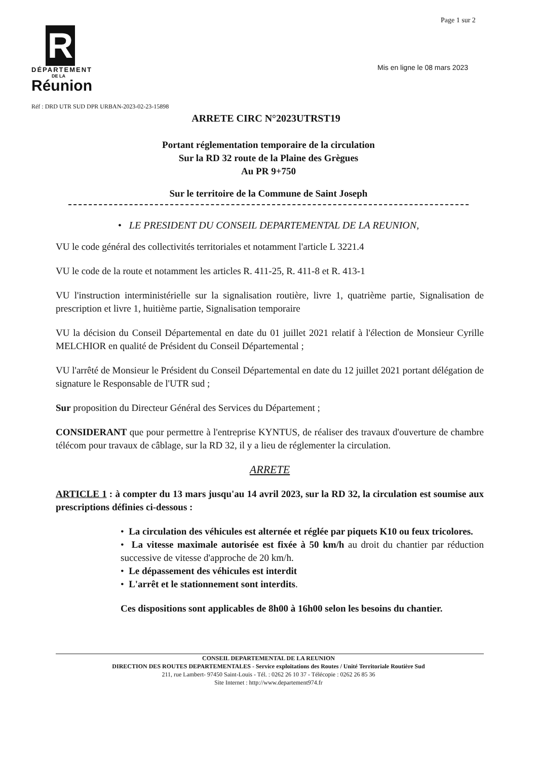Page 1 sur 2
Mis en ligne le 08 mars 2023
R
DÉPARTEMENT
DE LA
Réunion
Réf : DRD UTR SUD DPR URBAN-2023-02-23-15898
ARRETE CIRC N°2023UTRST19
Portant réglementation temporaire de la circulation
Sur la RD 32 route de la Plaine des Grègues
Au PR 9+750
Sur le territoire de la Commune de Saint Joseph
• LE PRESIDENT DU CONSEIL DEPARTEMENTAL DE LA REUNION,
VU le code général des collectivités territoriales et notamment l'article L 3221.4
VU le code de la route et notamment les articles R. 411-25, R. 411-8 et R. 413-1
VU l'instruction interministérielle sur la signalisation routière, livre 1, quatrième partie, Signalisation de prescription et livre 1, huitième partie, Signalisation temporaire
VU la décision du Conseil Départemental en date du 01 juillet 2021 relatif à l'élection de Monsieur Cyrille MELCHIOR en qualité de Président du Conseil Départemental ;
VU l'arrêté de Monsieur le Président du Conseil Départemental en date du 12 juillet 2021 portant délégation de signature le Responsable de l'UTR sud ;
Sur proposition du Directeur Général des Services du Département ;
CONSIDERANT que pour permettre à l'entreprise KYNTUS, de réaliser des travaux d'ouverture de chambre télécom pour travaux de câblage, sur la RD 32, il y a lieu de réglementer la circulation.
ARRETE
ARTICLE 1 : à compter du 13 mars jusqu'au 14 avril 2023, sur la RD 32, la circulation est soumise aux prescriptions définies ci-dessous :
• La circulation des véhicules est alternée et réglée par piquets K10 ou feux tricolores.
• La vitesse maximale autorisée est fixée à 50 km/h au droit du chantier par réduction successive de vitesse d'approche de 20 km/h.
• Le dépassement des véhicules est interdit
• L'arrêt et le stationnement sont interdits.
Ces dispositions sont applicables de 8h00 à 16h00 selon les besoins du chantier.
CONSEIL DEPARTEMENTAL DE LA REUNION
DIRECTION DES ROUTES DEPARTEMENTALES - Service exploitations des Routes / Unité Territoriale Routière Sud
211, rue Lambert- 97450 Saint-Louis - Tél. : 0262 26 10 37 - Télécopie : 0262 26 85 36
Site Internet : http://www.departement974.fr